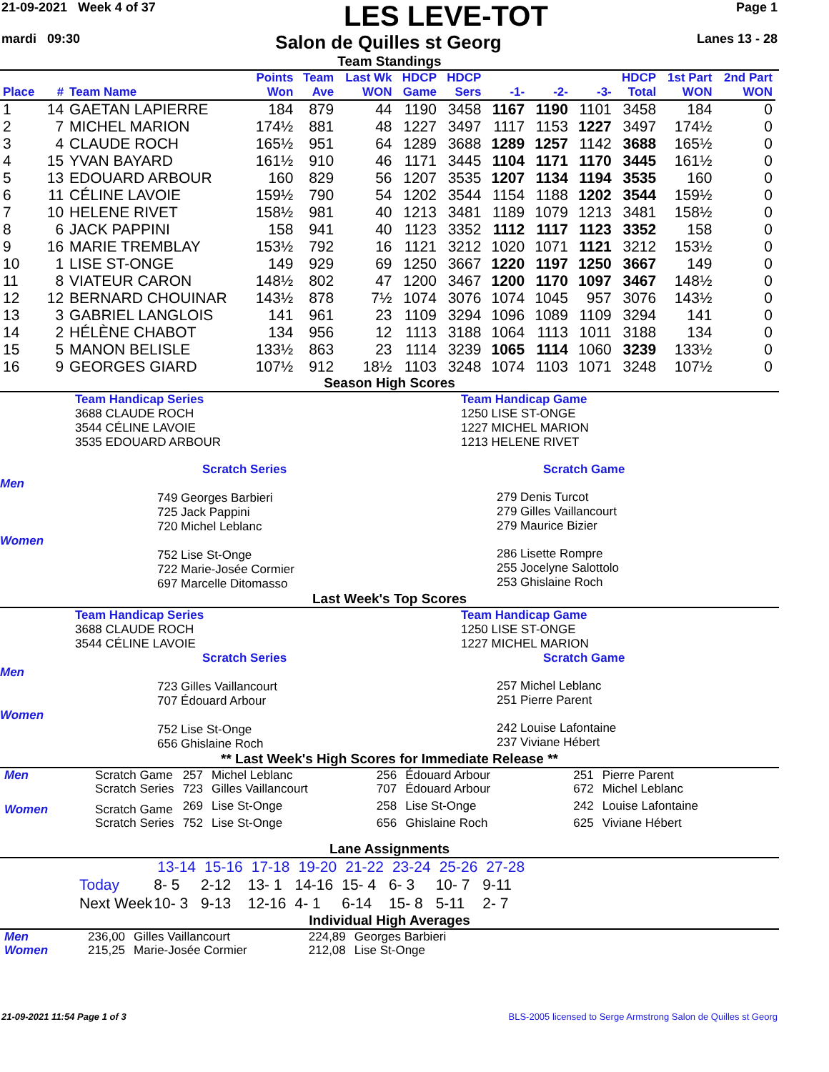21-09-2021 Week 4 of 37
LES LEVE-TOT
Page 1
mardi 09:30
Salon de Quilles st Georg
Lanes 13 - 28
Team Standings
| Place | # | Team Name | Points Won | Team Ave | Last Wk WON | HDCP Game | HDCP Sers | -1- | -2- | -3- | HDCP Total | 1st Part WON | 2nd Part WON |
| --- | --- | --- | --- | --- | --- | --- | --- | --- | --- | --- | --- | --- | --- |
| 1 | 14 | GAETAN LAPIERRE | 184 | 879 | 44 | 1190 | 3458 | 1167 | 1190 | 1101 | 3458 | 184 | 0 |
| 2 | 7 | MICHEL MARION | 174½ | 881 | 48 | 1227 | 3497 | 1117 | 1153 | 1227 | 3497 | 174½ | 0 |
| 3 | 4 | CLAUDE ROCH | 165½ | 951 | 64 | 1289 | 3688 | 1289 | 1257 | 1142 | 3688 | 165½ | 0 |
| 4 | 15 | YVAN BAYARD | 161½ | 910 | 46 | 1171 | 3445 | 1104 | 1171 | 1170 | 3445 | 161½ | 0 |
| 5 | 13 | EDOUARD ARBOUR | 160 | 829 | 56 | 1207 | 3535 | 1207 | 1134 | 1194 | 3535 | 160 | 0 |
| 6 | 11 | CÉLINE LAVOIE | 159½ | 790 | 54 | 1202 | 3544 | 1154 | 1188 | 1202 | 3544 | 159½ | 0 |
| 7 | 10 | HELENE RIVET | 158½ | 981 | 40 | 1213 | 3481 | 1189 | 1079 | 1213 | 3481 | 158½ | 0 |
| 8 | 6 | JACK PAPPINI | 158 | 941 | 40 | 1123 | 3352 | 1112 | 1117 | 1123 | 3352 | 158 | 0 |
| 9 | 16 | MARIE TREMBLAY | 153½ | 792 | 16 | 1121 | 3212 | 1020 | 1071 | 1121 | 3212 | 153½ | 0 |
| 10 | 1 | LISE ST-ONGE | 149 | 929 | 69 | 1250 | 3667 | 1220 | 1197 | 1250 | 3667 | 149 | 0 |
| 11 | 8 | VIATEUR CARON | 148½ | 802 | 47 | 1200 | 3467 | 1200 | 1170 | 1097 | 3467 | 148½ | 0 |
| 12 | 12 | BERNARD CHOUINAR | 143½ | 878 | 7½ | 1074 | 3076 | 1074 | 1045 | 957 | 3076 | 143½ | 0 |
| 13 | 3 | GABRIEL LANGLOIS | 141 | 961 | 23 | 1109 | 3294 | 1096 | 1089 | 1109 | 3294 | 141 | 0 |
| 14 | 2 | HÉLÈNE CHABOT | 134 | 956 | 12 | 1113 | 3188 | 1064 | 1113 | 1011 | 3188 | 134 | 0 |
| 15 | 5 | MANON BELISLE | 133½ | 863 | 23 | 1114 | 3239 | 1065 | 1114 | 1060 | 3239 | 133½ | 0 |
| 16 | 9 | GEORGES GIARD | 107½ | 912 | 18½ | 1103 | 3248 | 1074 | 1103 | 1071 | 3248 | 107½ | 0 |
Season High Scores
Team Handicap Series
3688 CLAUDE ROCH
3544 CÉLINE LAVOIE
3535 EDOUARD ARBOUR
Team Handicap Game
1250 LISE ST-ONGE
1227 MICHEL MARION
1213 HELENE RIVET
Scratch Series
Men
749 Georges Barbieri
725 Jack Pappini
720 Michel Leblanc
Women
752 Lise St-Onge
722 Marie-Josée Cormier
697 Marcelle Ditomasso
Scratch Game
279 Denis Turcot
279 Gilles Vaillancourt
279 Maurice Bizier
286 Lisette Rompre
255 Jocelyne Salottolo
253 Ghislaine Roch
Last Week's Top Scores
Team Handicap Series
3688 CLAUDE ROCH
3544 CÉLINE LAVOIE
Team Handicap Game
1250 LISE ST-ONGE
1227 MICHEL MARION
Scratch Series
Men
723 Gilles Vaillancourt
707 Édouard Arbour
Women
752 Lise St-Onge
656 Ghislaine Roch
Scratch Game
257 Michel Leblanc
251 Pierre Parent
242 Louise Lafontaine
237 Viviane Hébert
** Last Week's High Scores for Immediate Release **
| Men | Scratch Game | 257 | Michel Leblanc | 256 | Édouard Arbour | 251 | Pierre Parent |
| | Scratch Series | 723 | Gilles Vaillancourt | 707 | Édouard Arbour | 672 | Michel Leblanc |
| Women | Scratch Game | 269 | Lise St-Onge | 258 | Lise St-Onge | 242 | Louise Lafontaine |
| | Scratch Series | 752 | Lise St-Onge | 656 | Ghislaine Roch | 625 | Viviane Hébert |
Lane Assignments
| | 13-14 | 15-16 | 17-18 | 19-20 | 21-22 | 23-24 | 25-26 | 27-28 |
| Today | 8- 5 | 2-12 | 13- 1 | 14-16 | 15- 4 | 6- 3 | 10- 7 | 9-11 |
| Next Week | 10- 3 | 9-13 | 12-16 | 4- 1 | 6-14 | 15- 8 | 5-11 | 2- 7 |
Individual High Averages
| Men | 236,00 | Gilles Vaillancourt | 224,89 | Georges Barbieri |
| Women | 215,25 | Marie-Josée Cormier | 212,08 | Lise St-Onge |
21-09-2021 11:54 Page 1 of 3 BLS-2005 licensed to Serge Armstrong Salon de Quilles st Georg